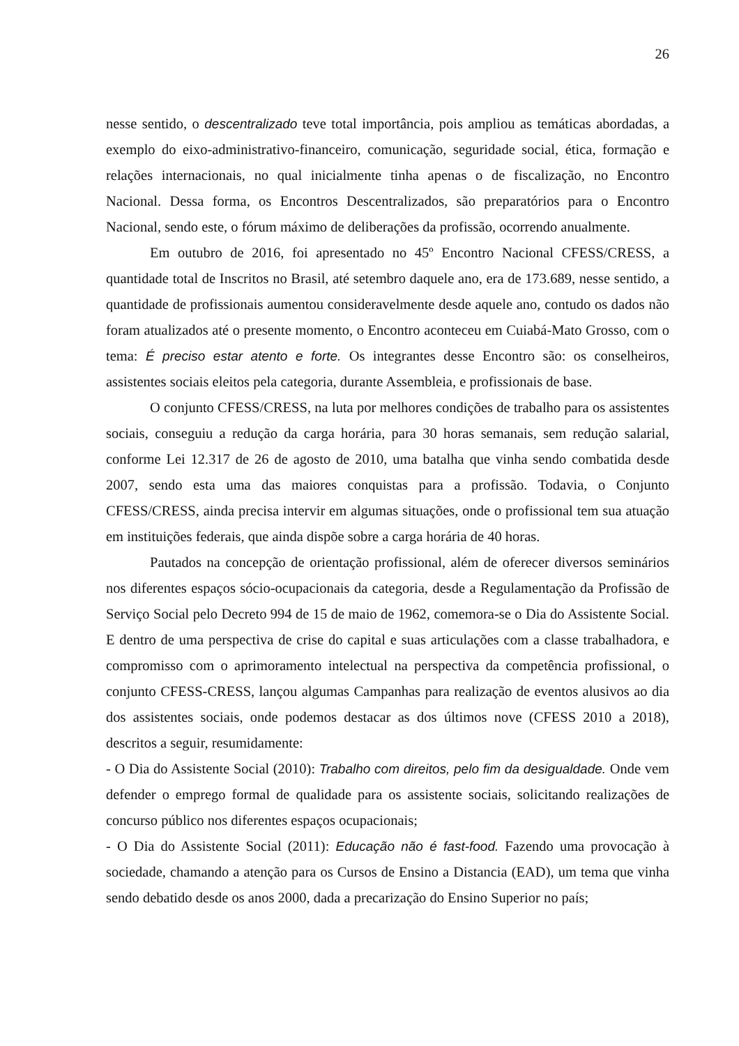26
nesse sentido, o descentralizado teve total importância, pois ampliou as temáticas abordadas, a exemplo do eixo-administrativo-financeiro, comunicação, seguridade social, ética, formação e relações internacionais, no qual inicialmente tinha apenas o de fiscalização, no Encontro Nacional. Dessa forma, os Encontros Descentralizados, são preparatórios para o Encontro Nacional, sendo este, o fórum máximo de deliberações da profissão, ocorrendo anualmente.
Em outubro de 2016, foi apresentado no 45º Encontro Nacional CFESS/CRESS, a quantidade total de Inscritos no Brasil, até setembro daquele ano, era de 173.689, nesse sentido, a quantidade de profissionais aumentou consideravelmente desde aquele ano, contudo os dados não foram atualizados até o presente momento, o Encontro aconteceu em Cuiabá-Mato Grosso, com o tema: É preciso estar atento e forte. Os integrantes desse Encontro são: os conselheiros, assistentes sociais eleitos pela categoria, durante Assembleia, e profissionais de base.
O conjunto CFESS/CRESS, na luta por melhores condições de trabalho para os assistentes sociais, conseguiu a redução da carga horária, para 30 horas semanais, sem redução salarial, conforme Lei 12.317 de 26 de agosto de 2010, uma batalha que vinha sendo combatida desde 2007, sendo esta uma das maiores conquistas para a profissão. Todavia, o Conjunto CFESS/CRESS, ainda precisa intervir em algumas situações, onde o profissional tem sua atuação em instituições federais, que ainda dispõe sobre a carga horária de 40 horas.
Pautados na concepção de orientação profissional, além de oferecer diversos seminários nos diferentes espaços sócio-ocupacionais da categoria, desde a Regulamentação da Profissão de Serviço Social pelo Decreto 994 de 15 de maio de 1962, comemora-se o Dia do Assistente Social. E dentro de uma perspectiva de crise do capital e suas articulações com a classe trabalhadora, e compromisso com o aprimoramento intelectual na perspectiva da competência profissional, o conjunto CFESS-CRESS, lançou algumas Campanhas para realização de eventos alusivos ao dia dos assistentes sociais, onde podemos destacar as dos últimos nove (CFESS 2010 a 2018), descritos a seguir, resumidamente:
- O Dia do Assistente Social (2010): Trabalho com direitos, pelo fim da desigualdade. Onde vem defender o emprego formal de qualidade para os assistente sociais, solicitando realizações de concurso público nos diferentes espaços ocupacionais;
- O Dia do Assistente Social (2011): Educação não é fast-food. Fazendo uma provocação à sociedade, chamando a atenção para os Cursos de Ensino a Distancia (EAD), um tema que vinha sendo debatido desde os anos 2000, dada a precarização do Ensino Superior no país;